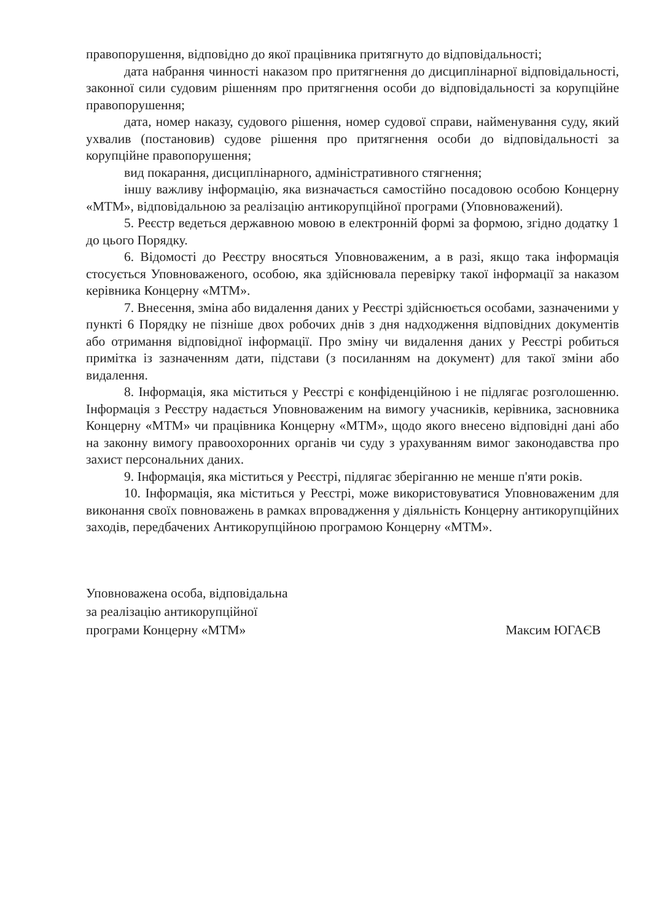правопорушення, відповідно до якої працівника притягнуто до відповідальності;
дата набрання чинності наказом про притягнення до дисциплінарної відповідальності, законної сили судовим рішенням про притягнення особи до відповідальності за корупційне правопорушення;
дата, номер наказу, судового рішення, номер судової справи, найменування суду, який ухвалив (постановив) судове рішення про притягнення особи до відповідальності за корупційне правопорушення;
вид покарання, дисциплінарного, адміністративного стягнення;
іншу важливу інформацію, яка визначається самостійно посадовою особою Концерну «МТМ», відповідальною за реалізацію антикорупційної програми (Уповноважений).
5. Реєстр ведеться державною мовою в електронній формі за формою, згідно додатку 1 до цього Порядку.
6. Відомості до Реєстру вносяться Уповноваженим, а в разі, якщо така інформація стосується Уповноваженого, особою, яка здійснювала перевірку такої інформації за наказом керівника Концерну «МТМ».
7. Внесення, зміна або видалення даних у Реєстрі здійснюється особами, зазначеними у пункті 6 Порядку не пізніше двох робочих днів з дня надходження відповідних документів або отримання відповідної інформації. Про зміну чи видалення даних у Реєстрі робиться примітка із зазначенням дати, підстави (з посиланням на документ) для такої зміни або видалення.
8. Інформація, яка міститься у Реєстрі є конфіденційною і не підлягає розголошенню. Інформація з Реєстру надається Уповноваженим на вимогу учасників, керівника, засновника Концерну «МТМ» чи працівника Концерну «МТМ», щодо якого внесено відповідні дані або на законну вимогу правоохоронних органів чи суду з урахуванням вимог законодавства про захист персональних даних.
9. Інформація, яка міститься у Реєстрі, підлягає зберіганню не менше п'яти років.
10. Інформація, яка міститься у Реєстрі, може використовуватися Уповноваженим для виконання своїх повноважень в рамках впровадження у діяльність Концерну антикорупційних заходів, передбачених Антикорупційною програмою Концерну «МТМ».
Уповноважена особа, відповідальна
за реалізацію антикорупційної
програми Концерну «МТМ»
Максим ЮГАЄВ